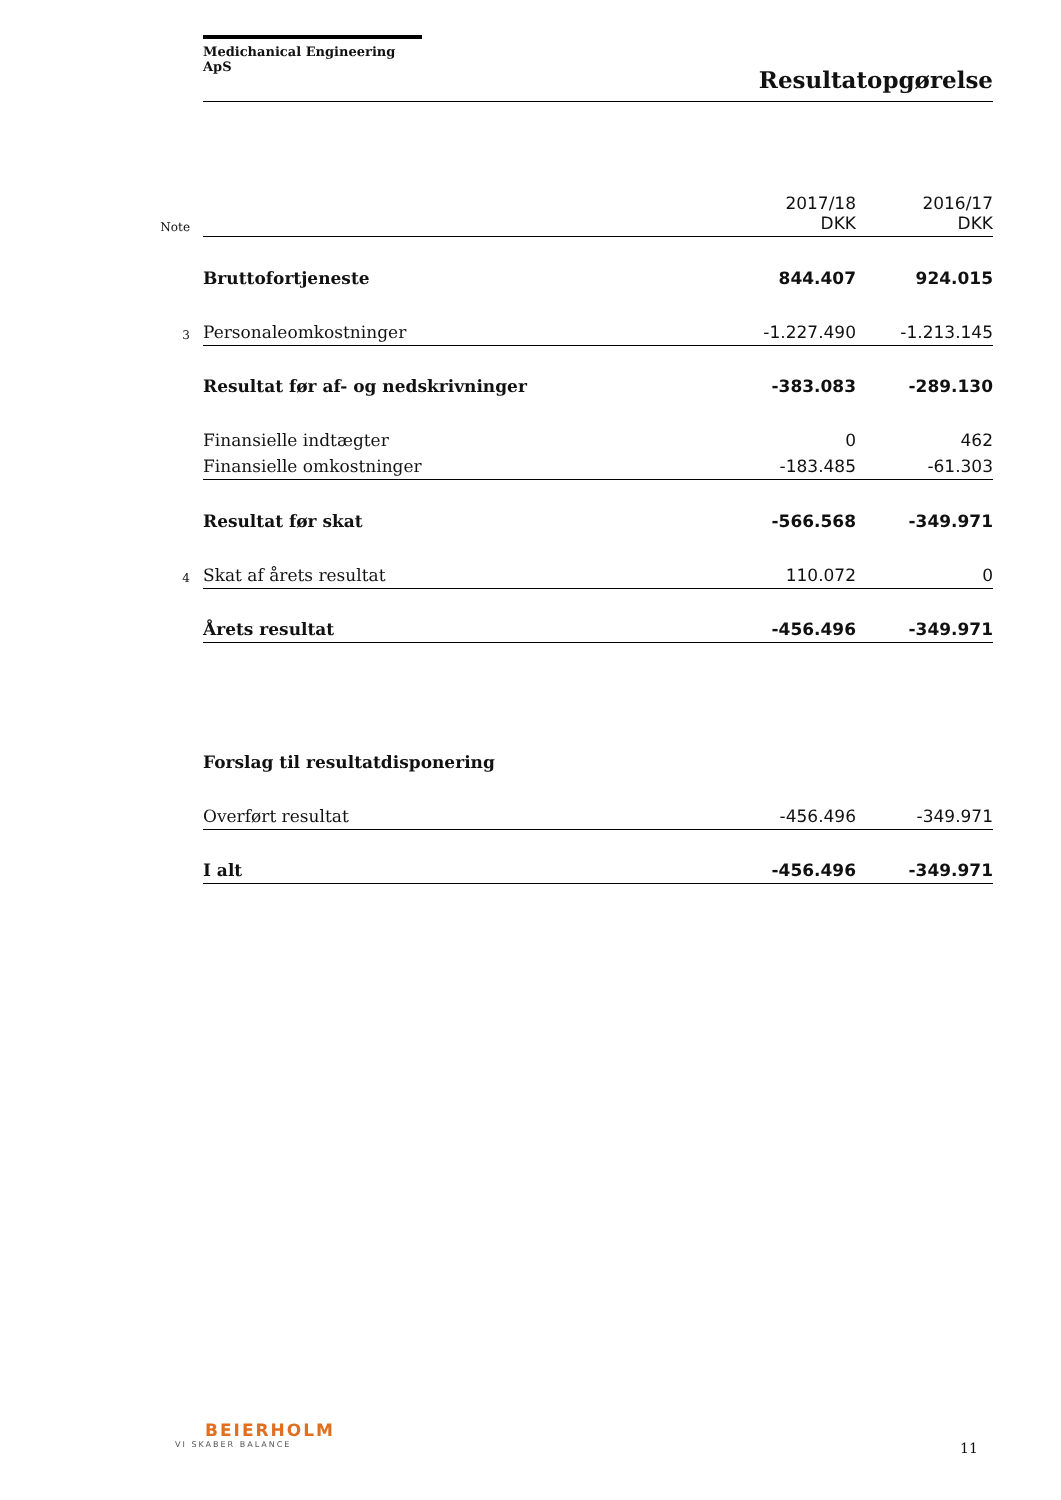Medichanical Engineering ApS
Resultatopgørelse
| Note | | 2017/18 DKK | 2016/17 DKK |
| | Bruttofortjeneste | 844.407 | 924.015 |
| 3 | Personaleomkostninger | -1.227.490 | -1.213.145 |
| | Resultat før af- og nedskrivninger | -383.083 | -289.130 |
| | Finansielle indtægter | 0 | 462 |
| | Finansielle omkostninger | -183.485 | -61.303 |
| | Resultat før skat | -566.568 | -349.971 |
| 4 | Skat af årets resultat | 110.072 | 0 |
| | Årets resultat | -456.496 | -349.971 |
| | Forslag til resultatdisponering | | |
| | Overført resultat | -456.496 | -349.971 |
| | I alt | -456.496 | -349.971 |
BEIERHOLM
VI SKABER BALANCE
11